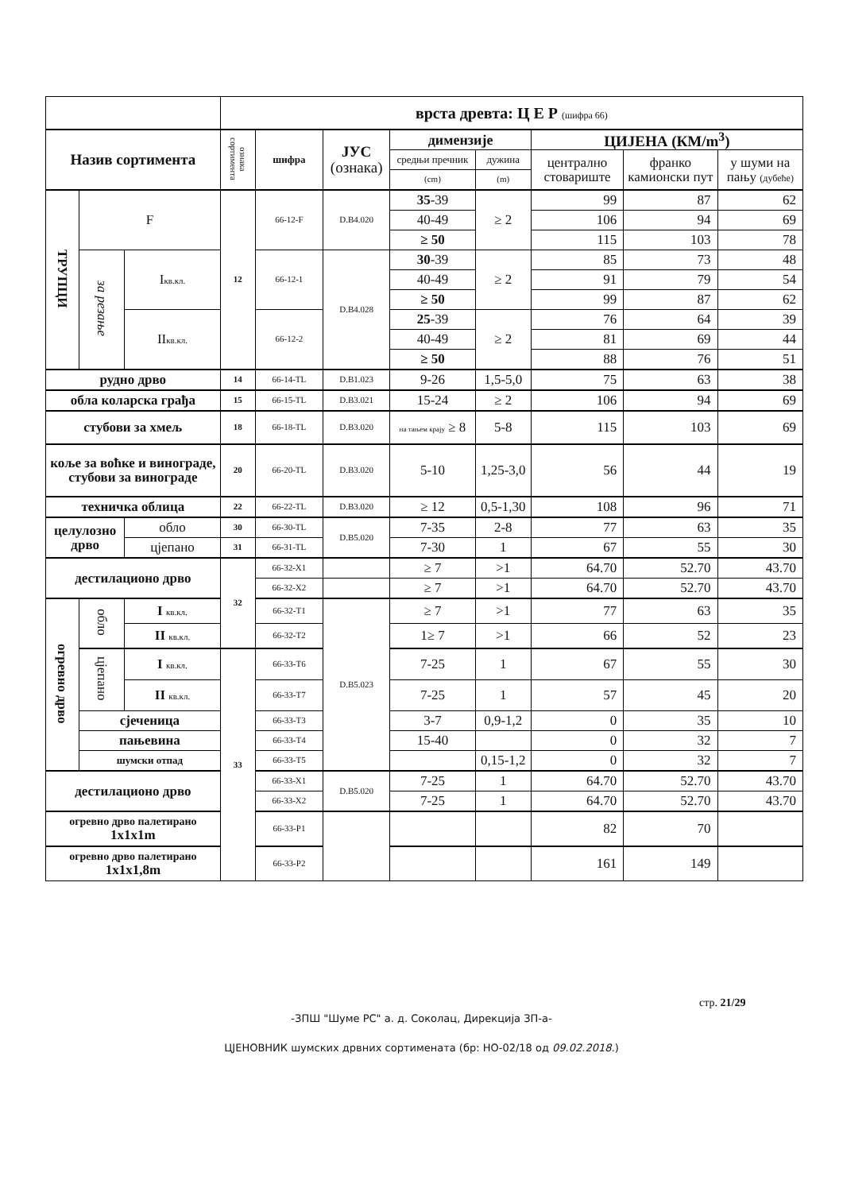| | | | врста древта: Ц Е Р (шифра 66) | | | | | | | |
| Назив сортимента | | | ознака сортимента | шифра | ЈУС (ознака) | димензије | | ЦИЈЕНА (КМ/m<sup>3</sup>) | | |
| | | | | | | средњи пречник | дужина | централно стовариште | франко камионски пут | у шуми на пању (дубеће) |
| | | | | | | (cm) | (m) | | | |
| ТРУПЦИ | F | | 12 | 66-12-F | D.B4.020 | 35 -39 | ≥ 2 | 99 | 87 | 62 |
| | | | | | | 40-49 | | 106 | 94 | 69 |
| | | | | | | ≥ 50 | | 115 | 103 | 78 |
| | за резање | I кв.кл. | | 66-12-1 | D.B4.028 | 30 -39 | ≥ 2 | 85 | 73 | 48 |
| | | | | | | 40-49 | | 91 | 79 | 54 |
| | | | | | | ≥ 50 | | 99 | 87 | 62 |
| | | II кв.кл. | | 66-12-2 | | 25 -39 | ≥ 2 | 76 | 64 | 39 |
| | | | | | | 40-49 | | 81 | 69 | 44 |
| | | | | | | ≥ 50 | | 88 | 76 | 51 |
| рудно дрво | | | 14 | 66-14-TL | D.B1.023 | 9-26 | 1,5-5,0 | 75 | 63 | 38 |
| обла коларска грађа | | | 15 | 66-15-TL | D.B3.021 | 15-24 | ≥ 2 | 106 | 94 | 69 |
| стубови за хмељ | | | 18 | 66-18-TL | D.B3.020 | на тањем крају ≥ 8 | 5-8 | 115 | 103 | 69 |
| коље за воћке и виноградe, стубови за винограде | | | 20 | 66-20-TL | D.B3.020 | 5-10 | 1,25-3,0 | 56 | 44 | 19 |
| техничка облица | | | 22 | 66-22-TL | D.B3.020 | ≥ 12 | 0,5-1,30 | 108 | 96 | 71 |
| целулозно дрво | | обло | 30 | 66-30-TL | D.B5.020 | 7-35 | 2-8 | 77 | 63 | 35 |
| | | цјепано | 31 | 66-31-TL | | 7-30 | 1 | 67 | 55 | 30 |
| дестилационо дрво | | | 32 | 66-32-X1 | | ≥ 7 | >1 | 64.70 | 52.70 | 43.70 |
| | | | | 66-32-X2 | | ≥ 7 | >1 | 64.70 | 52.70 | 43.70 |
| огревно дрво | обло | I кв.кл. | | 66-32-T1 | D.B5.023 | ≥ 7 | >1 | 77 | 63 | 35 |
| | | II кв.кл. | | 66-32-T2 | | 1≥ 7 | >1 | 66 | 52 | 23 |
| | цјепано | I кв.кл. | 33 | 66-33-T6 | | 7-25 | 1 | 67 | 55 | 30 |
| | | II кв.кл. | | 66-33-T7 | | 7-25 | 1 | 57 | 45 | 20 |
| | сјеченица | | | 66-33-T3 | | 3-7 | 0,9-1,2 | 0 | 35 | 10 |
| | пањевина | | | 66-33-T4 | | 15-40 | | 0 | 32 | 7 |
| | шумски отпад | | | 66-33-T5 | | | 0,15-1,2 | 0 | 32 | 7 |
| дестилационо дрво | | | | 66-33-X1 | D.B5.020 | 7-25 | 1 | 64.70 | 52.70 | 43.70 |
| | | | | 66-33-X2 | | 7-25 | 1 | 64.70 | 52.70 | 43.70 |
| огревно дрво палетирано 1x1x1m | | | | 66-33-P1 | | | | 82 | 70 | |
| огревно дрво палетирано 1x1x1,8m | | | | 66-33-P2 | | | | 161 | 149 | |
стр. 21/29
-ЗПШ "Шуме РС" а. д. Соколац, Дирекција ЗП-а-
ЦЈЕНОВНИК шумских дрвних сортимената (бр: НО-02/18 од 09.02.2018.)